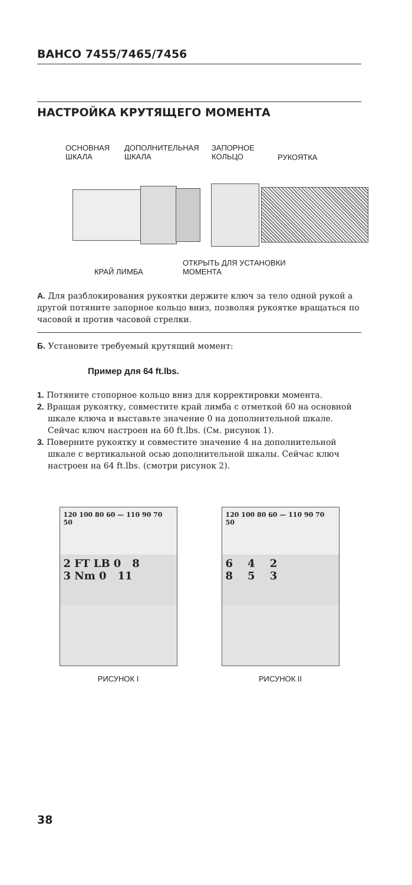BAHCO 7455/7465/7456
НАСТРОЙКА КРУТЯЩЕГО МОМЕНТА
ОСНОВНАЯ
ШКАЛА ДОПОЛНИТЕЛЬНАЯ
ШКАЛА ЗАПОРНОЕ
КОЛЬЦО РУКОЯТКА
КРАЙ ЛИМБА ОТКРЫТЬ ДЛЯ УСТАНОВКИ
МОМЕНТА
А. Для разблокирования рукоятки держите ключ за тело одной рукой а другой потяните запорное кольцо вниз, позволяя рукоятке вращаться по часовой и против часовой стрелки.
Б. Установите требуемый крутящий момент:
Пример для 64 ft.lbs.
1. Потяните стопорное кольцо вниз для корректировки момента.
2. Вращая рукоятку, совместите край лимба с отметкой 60 на основной шкале ключа и выставьте значение 0 на дополнительной шкале. Сейчас ключ настроен на 60 ft.lbs. (См. рисунок 1).
3. Поверните рукоятку и совместите значение 4 на дополнительной шкале с вертикальной осью дополнительной шкалы. Сейчас ключ настроен на 64 ft.lbs. (смотри рисунок 2).
120 100 80 60 — 110 90 70 50
2 FT LB 0 8
3 Nm 0 11
РИСУНОК I
120 100 80 60 — 110 90 70 50
6 4 2
8 5 3
РИСУНОК II
38